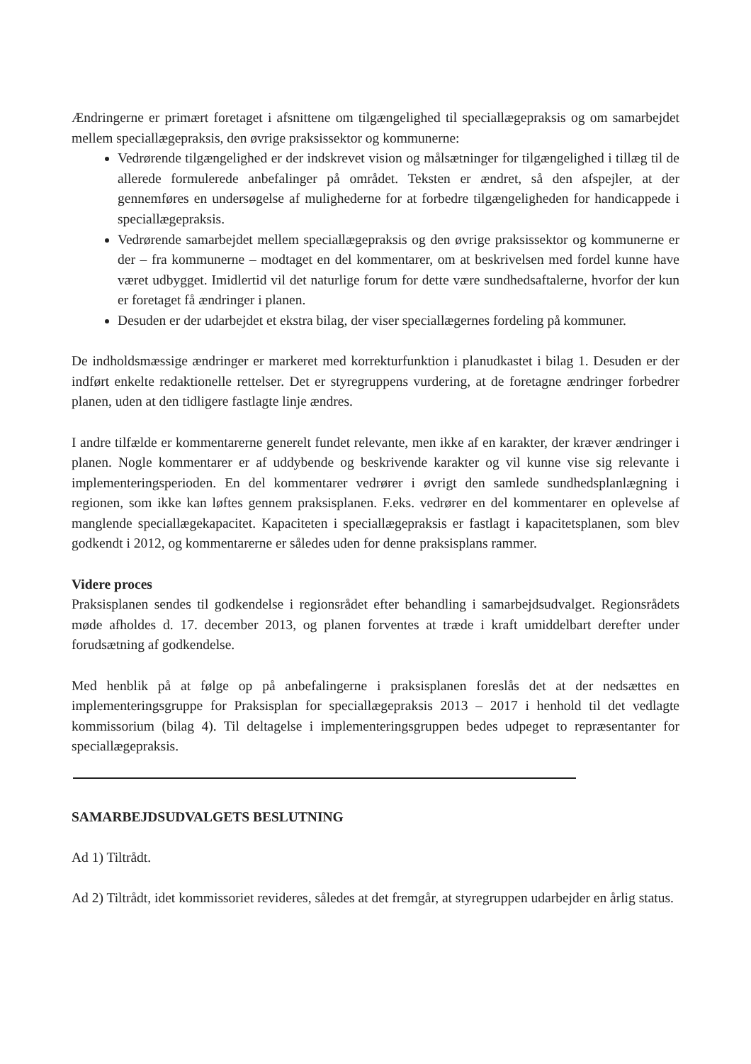Ændringerne er primært foretaget i afsnittene om tilgængelighed til speciallægepraksis og om samarbejdet mellem speciallægepraksis, den øvrige praksissektor og kommunerne:
Vedrørende tilgængelighed er der indskrevet vision og målsætninger for tilgængelighed i tillæg til de allerede formulerede anbefalinger på området. Teksten er ændret, så den afspejler, at der gennemføres en undersøgelse af mulighederne for at forbedre tilgængeligheden for handicappede i speciallægepraksis.
Vedrørende samarbejdet mellem speciallægepraksis og den øvrige praksissektor og kommunerne er der – fra kommunerne – modtaget en del kommentarer, om at beskrivelsen med fordel kunne have været udbygget. Imidlertid vil det naturlige forum for dette være sundhedsaftalerne, hvorfor der kun er foretaget få ændringer i planen.
Desuden er der udarbejdet et ekstra bilag, der viser speciallægernes fordeling på kommuner.
De indholdsmæssige ændringer er markeret med korrekturfunktion i planudkastet i bilag 1. Desuden er der indført enkelte redaktionelle rettelser. Det er styregruppens vurdering, at de foretagne ændringer forbedrer planen, uden at den tidligere fastlagte linje ændres.
I andre tilfælde er kommentarerne generelt fundet relevante, men ikke af en karakter, der kræver ændringer i planen. Nogle kommentarer er af uddybende og beskrivende karakter og vil kunne vise sig relevante i implementeringsperioden. En del kommentarer vedrører i øvrigt den samlede sundhedsplanlægning i regionen, som ikke kan løftes gennem praksisplanen. F.eks. vedrører en del kommentarer en oplevelse af manglende speciallægekapacitet. Kapaciteten i speciallægepraksis er fastlagt i kapacitetsplanen, som blev godkendt i 2012, og kommentarerne er således uden for denne praksisplans rammer.
Videre proces
Praksisplanen sendes til godkendelse i regionsrådet efter behandling i samarbejdsudvalget. Regionsrådets møde afholdes d. 17. december 2013, og planen forventes at træde i kraft umiddelbart derefter under forudsætning af godkendelse.
Med henblik på at følge op på anbefalingerne i praksisplanen foreslås det at der nedsættes en implementeringsgruppe for Praksisplan for speciallægepraksis 2013 – 2017 i henhold til det vedlagte kommissorium (bilag 4). Til deltagelse i implementeringsgruppen bedes udpeget to repræsentanter for speciallægepraksis.
SAMARBEJDSUDVALGETS BESLUTNING
Ad 1) Tiltrådt.
Ad 2) Tiltrådt, idet kommissoriet revideres, således at det fremgår, at styregruppen udarbejder en årlig status.